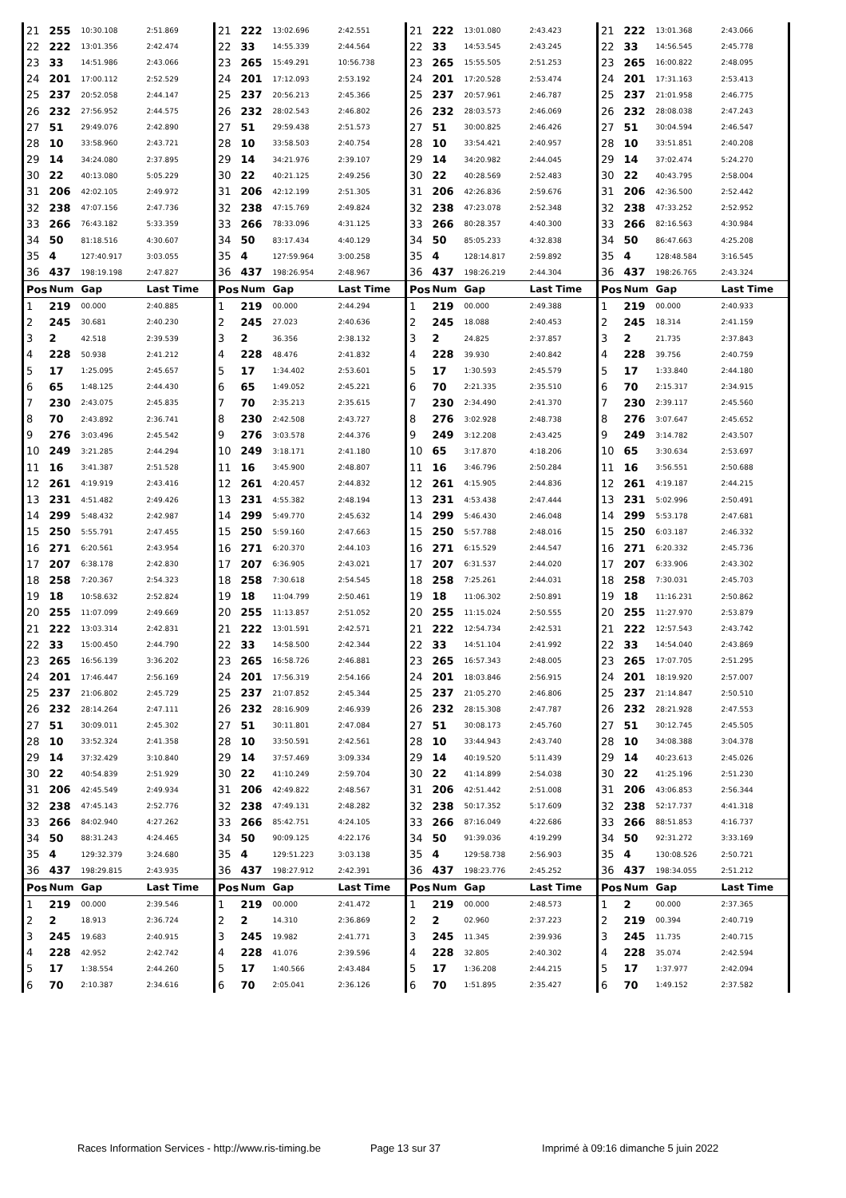| 21 | 255 | 10:30.108 | 2:51.869 | 21 | 222 | 13:02.696 | 2:42.551 | 21 | 222 | 13:01.080 | 2:43.423 | 21 | 222 | 13:01.368 | 2:43.066 |
| 22 | 222 | 13:01.356 | 2:42.474 | 22 | 33 | 14:55.339 | 2:44.564 | 22 | 33 | 14:53.545 | 2:43.245 | 22 | 33 | 14:56.545 | 2:45.778 |
| 23 | 33 | 14:51.986 | 2:43.066 | 23 | 265 | 15:49.291 | 10:56.738 | 23 | 265 | 15:55.505 | 2:51.253 | 23 | 265 | 16:00.822 | 2:48.095 |
| 24 | 201 | 17:00.112 | 2:52.529 | 24 | 201 | 17:12.093 | 2:53.192 | 24 | 201 | 17:20.528 | 2:53.474 | 24 | 201 | 17:31.163 | 2:53.413 |
| 25 | 237 | 20:52.058 | 2:44.147 | 25 | 237 | 20:56.213 | 2:45.366 | 25 | 237 | 20:57.961 | 2:46.787 | 25 | 237 | 21:01.958 | 2:46.775 |
| 26 | 232 | 27:56.952 | 2:44.575 | 26 | 232 | 28:02.543 | 2:46.802 | 26 | 232 | 28:03.573 | 2:46.069 | 26 | 232 | 28:08.038 | 2:47.243 |
| 27 | 51 | 29:49.076 | 2:42.890 | 27 | 51 | 29:59.438 | 2:51.573 | 27 | 51 | 30:00.825 | 2:46.426 | 27 | 51 | 30:04.594 | 2:46.547 |
| 28 | 10 | 33:58.960 | 2:43.721 | 28 | 10 | 33:58.503 | 2:40.754 | 28 | 10 | 33:54.421 | 2:40.957 | 28 | 10 | 33:51.851 | 2:40.208 |
| 29 | 14 | 34:24.080 | 2:37.895 | 29 | 14 | 34:21.976 | 2:39.107 | 29 | 14 | 34:20.982 | 2:44.045 | 29 | 14 | 37:02.474 | 5:24.270 |
| 30 | 22 | 40:13.080 | 5:05.229 | 30 | 22 | 40:21.125 | 2:49.256 | 30 | 22 | 40:28.569 | 2:52.483 | 30 | 22 | 40:43.795 | 2:58.004 |
| 31 | 206 | 42:02.105 | 2:49.972 | 31 | 206 | 42:12.199 | 2:51.305 | 31 | 206 | 42:26.836 | 2:59.676 | 31 | 206 | 42:36.500 | 2:52.442 |
| 32 | 238 | 47:07.156 | 2:47.736 | 32 | 238 | 47:15.769 | 2:49.824 | 32 | 238 | 47:23.078 | 2:52.348 | 32 | 238 | 47:33.252 | 2:52.952 |
| 33 | 266 | 76:43.182 | 5:33.359 | 33 | 266 | 78:33.096 | 4:31.125 | 33 | 266 | 80:28.357 | 4:40.300 | 33 | 266 | 82:16.563 | 4:30.984 |
| 34 | 50 | 81:18.516 | 4:30.607 | 34 | 50 | 83:17.434 | 4:40.129 | 34 | 50 | 85:05.233 | 4:32.838 | 34 | 50 | 86:47.663 | 4:25.208 |
| 35 | 4 | 127:40.917 | 3:03.055 | 35 | 4 | 127:59.964 | 3:00.258 | 35 | 4 | 128:14.817 | 2:59.892 | 35 | 4 | 128:48.584 | 3:16.545 |
| 36 | 437 | 198:19.198 | 2:47.827 | 36 | 437 | 198:26.954 | 2:48.967 | 36 | 437 | 198:26.219 | 2:44.304 | 36 | 437 | 198:26.765 | 2:43.324 |
| Pos | Num | Gap | Last Time | Pos | Num | Gap | Last Time | Pos | Num | Gap | Last Time | Pos | Num | Gap | Last Time |
| 1 | 219 | 00.000 | 2:40.885 | 1 | 219 | 00.000 | 2:44.294 | 1 | 219 | 00.000 | 2:49.388 | 1 | 219 | 00.000 | 2:40.933 |
| 2 | 245 | 30.681 | 2:40.230 | 2 | 245 | 27.023 | 2:40.636 | 2 | 245 | 18.088 | 2:40.453 | 2 | 245 | 18.314 | 2:41.159 |
| 3 | 2 | 42.518 | 2:39.539 | 3 | 2 | 36.356 | 2:38.132 | 3 | 2 | 24.825 | 2:37.857 | 3 | 2 | 21.735 | 2:37.843 |
| 4 | 228 | 50.938 | 2:41.212 | 4 | 228 | 48.476 | 2:41.832 | 4 | 228 | 39.930 | 2:40.842 | 4 | 228 | 39.756 | 2:40.759 |
| 5 | 17 | 1:25.095 | 2:45.657 | 5 | 17 | 1:34.402 | 2:53.601 | 5 | 17 | 1:30.593 | 2:45.579 | 5 | 17 | 1:33.840 | 2:44.180 |
| 6 | 65 | 1:48.125 | 2:44.430 | 6 | 65 | 1:49.052 | 2:45.221 | 6 | 70 | 2:21.335 | 2:35.510 | 6 | 70 | 2:15.317 | 2:34.915 |
| 7 | 230 | 2:43.075 | 2:45.835 | 7 | 70 | 2:35.213 | 2:35.615 | 7 | 230 | 2:34.490 | 2:41.370 | 7 | 230 | 2:39.117 | 2:45.560 |
| 8 | 70 | 2:43.892 | 2:36.741 | 8 | 230 | 2:42.508 | 2:43.727 | 8 | 276 | 3:02.928 | 2:48.738 | 8 | 276 | 3:07.647 | 2:45.652 |
| 9 | 276 | 3:03.496 | 2:45.542 | 9 | 276 | 3:03.578 | 2:44.376 | 9 | 249 | 3:12.208 | 2:43.425 | 9 | 249 | 3:14.782 | 2:43.507 |
| 10 | 249 | 3:21.285 | 2:44.294 | 10 | 249 | 3:18.171 | 2:41.180 | 10 | 65 | 3:17.870 | 4:18.206 | 10 | 65 | 3:30.634 | 2:53.697 |
| 11 | 16 | 3:41.387 | 2:51.528 | 11 | 16 | 3:45.900 | 2:48.807 | 11 | 16 | 3:46.796 | 2:50.284 | 11 | 16 | 3:56.551 | 2:50.688 |
| 12 | 261 | 4:19.919 | 2:43.416 | 12 | 261 | 4:20.457 | 2:44.832 | 12 | 261 | 4:15.905 | 2:44.836 | 12 | 261 | 4:19.187 | 2:44.215 |
| 13 | 231 | 4:51.482 | 2:49.426 | 13 | 231 | 4:55.382 | 2:48.194 | 13 | 231 | 4:53.438 | 2:47.444 | 13 | 231 | 5:02.996 | 2:50.491 |
| 14 | 299 | 5:48.432 | 2:42.987 | 14 | 299 | 5:49.770 | 2:45.632 | 14 | 299 | 5:46.430 | 2:46.048 | 14 | 299 | 5:53.178 | 2:47.681 |
| 15 | 250 | 5:55.791 | 2:47.455 | 15 | 250 | 5:59.160 | 2:47.663 | 15 | 250 | 5:57.788 | 2:48.016 | 15 | 250 | 6:03.187 | 2:46.332 |
| 16 | 271 | 6:20.561 | 2:43.954 | 16 | 271 | 6:20.370 | 2:44.103 | 16 | 271 | 6:15.529 | 2:44.547 | 16 | 271 | 6:20.332 | 2:45.736 |
| 17 | 207 | 6:38.178 | 2:42.830 | 17 | 207 | 6:36.905 | 2:43.021 | 17 | 207 | 6:31.537 | 2:44.020 | 17 | 207 | 6:33.906 | 2:43.302 |
| 18 | 258 | 7:20.367 | 2:54.323 | 18 | 258 | 7:30.618 | 2:54.545 | 18 | 258 | 7:25.261 | 2:44.031 | 18 | 258 | 7:30.031 | 2:45.703 |
| 19 | 18 | 10:58.632 | 2:52.824 | 19 | 18 | 11:04.799 | 2:50.461 | 19 | 18 | 11:06.302 | 2:50.891 | 19 | 18 | 11:16.231 | 2:50.862 |
| 20 | 255 | 11:07.099 | 2:49.669 | 20 | 255 | 11:13.857 | 2:51.052 | 20 | 255 | 11:15.024 | 2:50.555 | 20 | 255 | 11:27.970 | 2:53.879 |
| 21 | 222 | 13:03.314 | 2:42.831 | 21 | 222 | 13:01.591 | 2:42.571 | 21 | 222 | 12:54.734 | 2:42.531 | 21 | 222 | 12:57.543 | 2:43.742 |
| 22 | 33 | 15:00.450 | 2:44.790 | 22 | 33 | 14:58.500 | 2:42.344 | 22 | 33 | 14:51.104 | 2:41.992 | 22 | 33 | 14:54.040 | 2:43.869 |
| 23 | 265 | 16:56.139 | 3:36.202 | 23 | 265 | 16:58.726 | 2:46.881 | 23 | 265 | 16:57.343 | 2:48.005 | 23 | 265 | 17:07.705 | 2:51.295 |
| 24 | 201 | 17:46.447 | 2:56.169 | 24 | 201 | 17:56.319 | 2:54.166 | 24 | 201 | 18:03.846 | 2:56.915 | 24 | 201 | 18:19.920 | 2:57.007 |
| 25 | 237 | 21:06.802 | 2:45.729 | 25 | 237 | 21:07.852 | 2:45.344 | 25 | 237 | 21:05.270 | 2:46.806 | 25 | 237 | 21:14.847 | 2:50.510 |
| 26 | 232 | 28:14.264 | 2:47.111 | 26 | 232 | 28:16.909 | 2:46.939 | 26 | 232 | 28:15.308 | 2:47.787 | 26 | 232 | 28:21.928 | 2:47.553 |
| 27 | 51 | 30:09.011 | 2:45.302 | 27 | 51 | 30:11.801 | 2:47.084 | 27 | 51 | 30:08.173 | 2:45.760 | 27 | 51 | 30:12.745 | 2:45.505 |
| 28 | 10 | 33:52.324 | 2:41.358 | 28 | 10 | 33:50.591 | 2:42.561 | 28 | 10 | 33:44.943 | 2:43.740 | 28 | 10 | 34:08.388 | 3:04.378 |
| 29 | 14 | 37:32.429 | 3:10.840 | 29 | 14 | 37:57.469 | 3:09.334 | 29 | 14 | 40:19.520 | 5:11.439 | 29 | 14 | 40:23.613 | 2:45.026 |
| 30 | 22 | 40:54.839 | 2:51.929 | 30 | 22 | 41:10.249 | 2:59.704 | 30 | 22 | 41:14.899 | 2:54.038 | 30 | 22 | 41:25.196 | 2:51.230 |
| 31 | 206 | 42:45.549 | 2:49.934 | 31 | 206 | 42:49.822 | 2:48.567 | 31 | 206 | 42:51.442 | 2:51.008 | 31 | 206 | 43:06.853 | 2:56.344 |
| 32 | 238 | 47:45.143 | 2:52.776 | 32 | 238 | 47:49.131 | 2:48.282 | 32 | 238 | 50:17.352 | 5:17.609 | 32 | 238 | 52:17.737 | 4:41.318 |
| 33 | 266 | 84:02.940 | 4:27.262 | 33 | 266 | 85:42.751 | 4:24.105 | 33 | 266 | 87:16.049 | 4:22.686 | 33 | 266 | 88:51.853 | 4:16.737 |
| 34 | 50 | 88:31.243 | 4:24.465 | 34 | 50 | 90:09.125 | 4:22.176 | 34 | 50 | 91:39.036 | 4:19.299 | 34 | 50 | 92:31.272 | 3:33.169 |
| 35 | 4 | 129:32.379 | 3:24.680 | 35 | 4 | 129:51.223 | 3:03.138 | 35 | 4 | 129:58.738 | 2:56.903 | 35 | 4 | 130:08.526 | 2:50.721 |
| 36 | 437 | 198:29.815 | 2:43.935 | 36 | 437 | 198:27.912 | 2:42.391 | 36 | 437 | 198:23.776 | 2:45.252 | 36 | 437 | 198:34.055 | 2:51.212 |
| Pos | Num | Gap | Last Time | Pos | Num | Gap | Last Time | Pos | Num | Gap | Last Time | Pos | Num | Gap | Last Time |
| 1 | 219 | 00.000 | 2:39.546 | 1 | 219 | 00.000 | 2:41.472 | 1 | 219 | 00.000 | 2:48.573 | 1 | 2 | 00.000 | 2:37.365 |
| 2 | 2 | 18.913 | 2:36.724 | 2 | 2 | 14.310 | 2:36.869 | 2 | 2 | 02.960 | 2:37.223 | 2 | 219 | 00.394 | 2:40.719 |
| 3 | 245 | 19.683 | 2:40.915 | 3 | 245 | 19.982 | 2:41.771 | 3 | 245 | 11.345 | 2:39.936 | 3 | 245 | 11.735 | 2:40.715 |
| 4 | 228 | 42.952 | 2:42.742 | 4 | 228 | 41.076 | 2:39.596 | 4 | 228 | 32.805 | 2:40.302 | 4 | 228 | 35.074 | 2:42.594 |
| 5 | 17 | 1:38.554 | 2:44.260 | 5 | 17 | 1:40.566 | 2:43.484 | 5 | 17 | 1:36.208 | 2:44.215 | 5 | 17 | 1:37.977 | 2:42.094 |
| 6 | 70 | 2:10.387 | 2:34.616 | 6 | 70 | 2:05.041 | 2:36.126 | 6 | 70 | 1:51.895 | 2:35.427 | 6 | 70 | 1:49.152 | 2:37.582 |
Races Information Services - http://www.ris-timing.be Page 13 sur 37 Imprimé à 09:16 dimanche 5 juin 2022